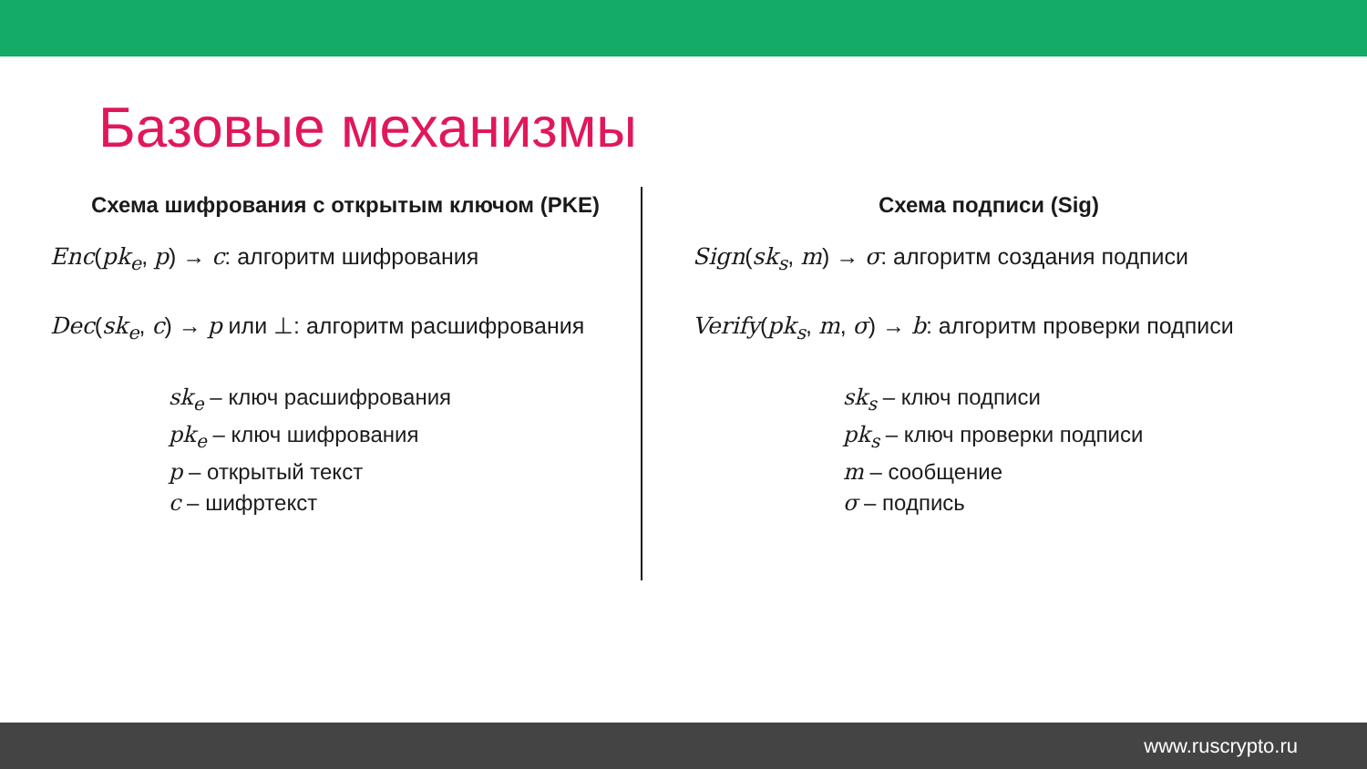Базовые механизмы
Схема шифрования с открытым ключом (PKE)
Enc(pk<sub>e</sub>, p) → c: алгоритм шифрования
Dec(sk<sub>e</sub>, c) → p или ⊥: алгоритм расшифрования
sk<sub>e</sub> – ключ расшифрования
pk<sub>e</sub> – ключ шифрования
p – открытый текст
c – шифртекст
Схема подписи (Sig)
Sign(sk<sub>s</sub>, m) → σ: алгоритм создания подписи
Verify(pk<sub>s</sub>, m, σ) → b: алгоритм проверки подписи
sk<sub>s</sub> – ключ подписи
pk<sub>s</sub> – ключ проверки подписи
m – сообщение
σ – подпись
www.ruscrypto.ru